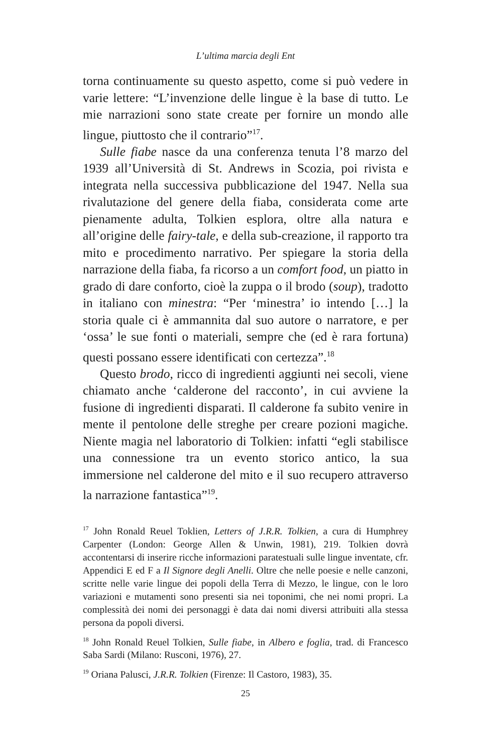L’ultima marcia degli Ent
torna continuamente su questo aspetto, come si può vedere in varie lettere: “L’invenzione delle lingue è la base di tutto. Le mie narrazioni sono state create per fornire un mondo alle lingue, piuttosto che il contrario”<sup>17</sup>.
Sulle fiabe nasce da una conferenza tenuta l’8 marzo del 1939 all’Università di St. Andrews in Scozia, poi rivista e integrata nella successiva pubblicazione del 1947. Nella sua rivalutazione del genere della fiaba, considerata come arte pienamente adulta, Tolkien esplora, oltre alla natura e all’origine delle fairy-tale, e della sub-creazione, il rapporto tra mito e procedimento narrativo. Per spiegare la storia della narrazione della fiaba, fa ricorso a un comfort food, un piatto in grado di dare conforto, cioè la zuppa o il brodo (soup), tradotto in italiano con minestra: “Per ‘minestra’ io intendo […] la storia quale ci è ammannita dal suo autore o narratore, e per ‘ossa’ le sue fonti o materiali, sempre che (ed è rara fortuna) questi possano essere identificati con certezza”.<sup>18</sup>
Questo brodo, ricco di ingredienti aggiunti nei secoli, viene chiamato anche ‘calderone del racconto’, in cui avviene la fusione di ingredienti disparati. Il calderone fa subito venire in mente il pentolone delle streghe per creare pozioni magiche. Niente magia nel laboratorio di Tolkien: infatti “egli stabilisce una connessione tra un evento storico antico, la sua immersione nel calderone del mito e il suo recupero attraverso la narrazione fantastica”<sup>19</sup>.
<sup>17</sup> John Ronald Reuel Toklien, Letters of J.R.R. Tolkien, a cura di Humphrey Carpenter (London: George Allen & Unwin, 1981), 219. Tolkien dovrà accontentarsi di inserire ricche informazioni paratestuali sulle lingue inventate, cfr. Appendici E ed F a Il Signore degli Anelli. Oltre che nelle poesie e nelle canzoni, scritte nelle varie lingue dei popoli della Terra di Mezzo, le lingue, con le loro variazioni e mutamenti sono presenti sia nei toponimi, che nei nomi propri. La complessità dei nomi dei personaggi è data dai nomi diversi attribuiti alla stessa persona da popoli diversi.
<sup>18</sup> John Ronald Reuel Tolkien, Sulle fiabe, in Albero e foglia, trad. di Francesco Saba Sardi (Milano: Rusconi, 1976), 27.
<sup>19</sup> Oriana Palusci, J.R.R. Tolkien (Firenze: Il Castoro, 1983), 35.
25